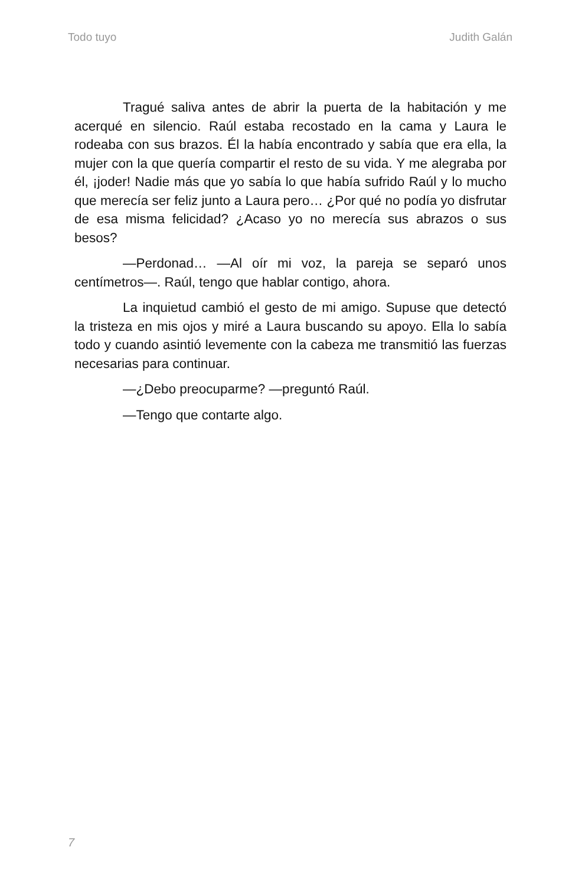Todo tuyo Judith Galán
Tragué saliva antes de abrir la puerta de la habitación y me acerqué en silencio. Raúl estaba recostado en la cama y Laura le rodeaba con sus brazos. Él la había encontrado y sabía que era ella, la mujer con la que quería compartir el resto de su vida. Y me alegraba por él, ¡joder! Nadie más que yo sabía lo que había sufrido Raúl y lo mucho que merecía ser feliz junto a Laura pero… ¿Por qué no podía yo disfrutar de esa misma felicidad? ¿Acaso yo no merecía sus abrazos o sus besos?
—Perdonad… —Al oír mi voz, la pareja se separó unos centímetros—. Raúl, tengo que hablar contigo, ahora.
La inquietud cambió el gesto de mi amigo. Supuse que detectó la tristeza en mis ojos y miré a Laura buscando su apoyo. Ella lo sabía todo y cuando asintió levemente con la cabeza me transmitió las fuerzas necesarias para continuar.
—¿Debo preocuparme? —preguntó Raúl.
—Tengo que contarte algo.
7